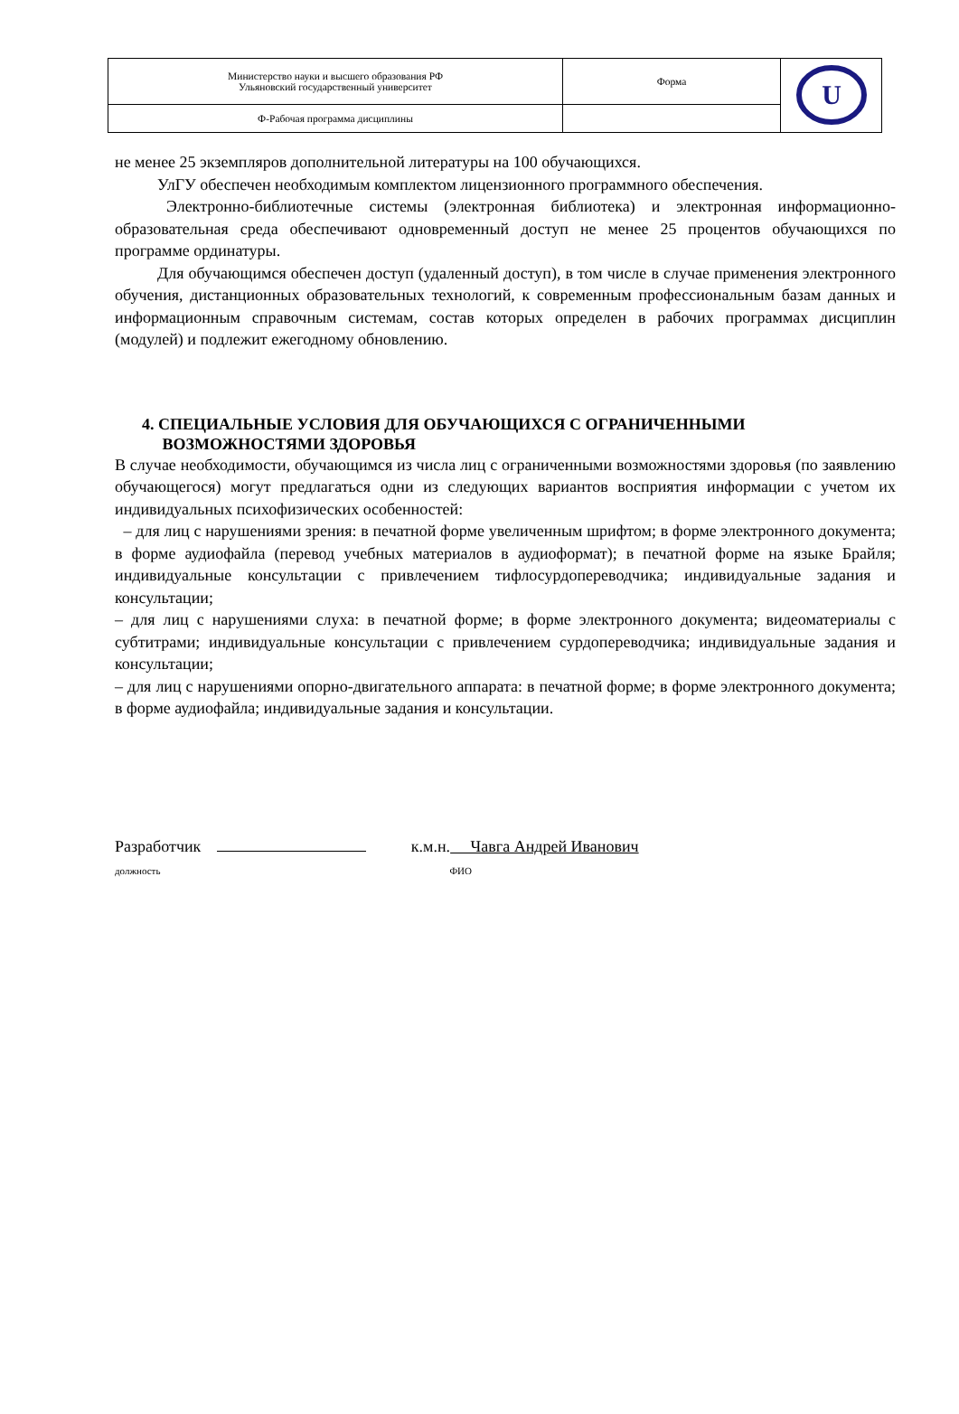| Министерство науки и высшего образования РФ Ульяновский государственный университет | Форма | U |
| Ф-Рабочая программа дисциплины | | |
не менее 25 экземпляров дополнительной литературы на 100 обучающихся.
УлГУ обеспечен необходимым комплектом лицензионного программного обеспечения.
Электронно-библиотечные системы (электронная библиотека) и электронная информационно-образовательная среда обеспечивают одновременный доступ не менее 25 процентов обучающихся по программе ординатуры.
Для обучающимся обеспечен доступ (удаленный доступ), в том числе в случае применения электронного обучения, дистанционных образовательных технологий, к современным профессиональным базам данных и информационным справочным системам, состав которых определен в рабочих программах дисциплин (модулей) и подлежит ежегодному обновлению.
4. СПЕЦИАЛЬНЫЕ УСЛОВИЯ ДЛЯ ОБУЧАЮЩИХСЯ С ОГРАНИЧЕННЫМИ
ВОЗМОЖНОСТЯМИ ЗДОРОВЬЯ
В случае необходимости, обучающимся из числа лиц с ограниченными возможностями здоровья (по заявлению обучающегося) могут предлагаться одни из следующих вариантов восприятия информации с учетом их индивидуальных психофизических особенностей:
– для лиц с нарушениями зрения: в печатной форме увеличенным шрифтом; в форме электронного документа; в форме аудиофайла (перевод учебных материалов в аудиоформат); в печатной форме на языке Брайля; индивидуальные консультации с привлечением тифлосурдопереводчика; индивидуальные задания и консультации;
– для лиц с нарушениями слуха: в печатной форме; в форме электронного документа; видеоматериалы с субтитрами; индивидуальные консультации с привлечением сурдопереводчика; индивидуальные задания и консультации;
– для лиц с нарушениями опорно-двигательного аппарата: в печатной форме; в форме электронного документа; в форме аудиофайла; индивидуальные задания и консультации.
Разработчик к.м.н. Чавга Андрей Иванович
должность ФИО